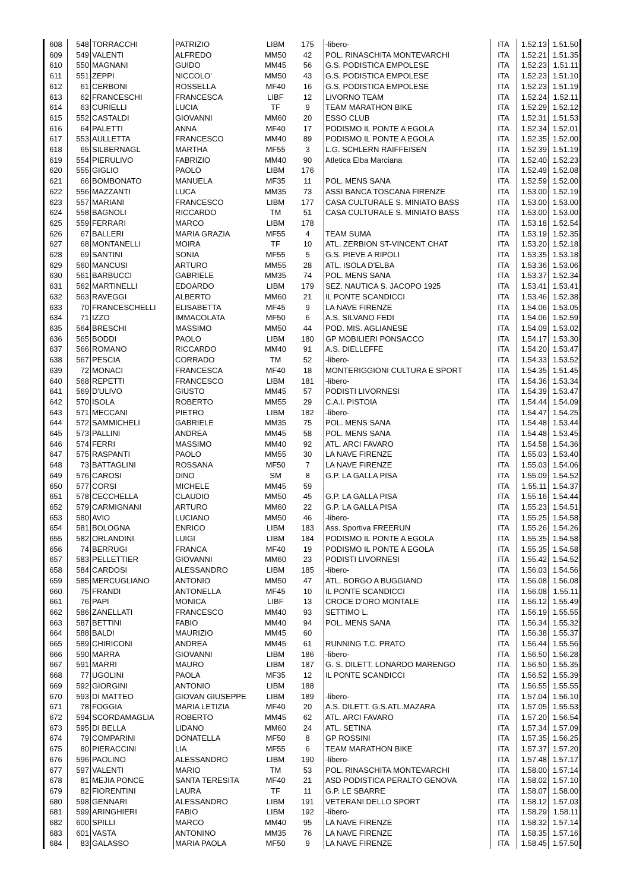| 608 | 548 | TORRACCHI | PATRIZIO | LIBM | 175 | -libero- | ITA | 1.52.13 | 1.51.50 |
| 609 | 549 | VALENTI | ALFREDO | MM50 | 42 | POL. RINASCHITA MONTEVARCHI | ITA | 1.52.21 | 1.51.35 |
| 610 | 550 | MAGNANI | GUIDO | MM45 | 56 | G.S. PODISTICA EMPOLESE | ITA | 1.52.23 | 1.51.11 |
| 611 | 551 | ZEPPI | NICCOLO' | MM50 | 43 | G.S. PODISTICA EMPOLESE | ITA | 1.52.23 | 1.51.10 |
| 612 | 61 | CERBONI | ROSSELLA | MF40 | 16 | G.S. PODISTICA EMPOLESE | ITA | 1.52.23 | 1.51.19 |
| 613 | 62 | FRANCESCHI | FRANCESCA | LIBF | 12 | LIVORNO TEAM | ITA | 1.52.24 | 1.52.11 |
| 614 | 63 | CURIELLI | LUCIA | TF | 9 | TEAM MARATHON BIKE | ITA | 1.52.29 | 1.52.12 |
| 615 | 552 | CASTALDI | GIOVANNI | MM60 | 20 | ESSO CLUB | ITA | 1.52.31 | 1.51.53 |
| 616 | 64 | PALETTI | ANNA | MF40 | 17 | PODISMO IL PONTE A EGOLA | ITA | 1.52.34 | 1.52.01 |
| 617 | 553 | AULLETTA | FRANCESCO | MM40 | 89 | PODISMO IL PONTE A EGOLA | ITA | 1.52.35 | 1.52.00 |
| 618 | 65 | SILBERNAGL | MARTHA | MF55 | 3 | L.G. SCHLERN RAIFFEISEN | ITA | 1.52.39 | 1.51.19 |
| 619 | 554 | PIERULIVO | FABRIZIO | MM40 | 90 | Atletica Elba Marciana | ITA | 1.52.40 | 1.52.23 |
| 620 | 555 | GIGLIO | PAOLO | LIBM | 176 | | ITA | 1.52.49 | 1.52.08 |
| 621 | 66 | BOMBONATO | MANUELA | MF35 | 11 | POL. MENS SANA | ITA | 1.52.59 | 1.52.00 |
| 622 | 556 | MAZZANTI | LUCA | MM35 | 73 | ASSI BANCA TOSCANA FIRENZE | ITA | 1.53.00 | 1.52.19 |
| 623 | 557 | MARIANI | FRANCESCO | LIBM | 177 | CASA CULTURALE S. MINIATO BASS | ITA | 1.53.00 | 1.53.00 |
| 624 | 558 | BAGNOLI | RICCARDO | TM | 51 | CASA CULTURALE S. MINIATO BASS | ITA | 1.53.00 | 1.53.00 |
| 625 | 559 | FERRARI | MARCO | LIBM | 178 | | ITA | 1.53.18 | 1.52.54 |
| 626 | 67 | BALLERI | MARIA GRAZIA | MF55 | 4 | TEAM SUMA | ITA | 1.53.19 | 1.52.35 |
| 627 | 68 | MONTANELLI | MOIRA | TF | 10 | ATL. ZERBION ST-VINCENT CHAT | ITA | 1.53.20 | 1.52.18 |
| 628 | 69 | SANTINI | SONIA | MF55 | 5 | G.S. PIEVE A RIPOLI | ITA | 1.53.35 | 1.53.18 |
| 629 | 560 | MANCUSI | ARTURO | MM55 | 28 | ATL. ISOLA D'ELBA | ITA | 1.53.36 | 1.53.06 |
| 630 | 561 | BARBUCCI | GABRIELE | MM35 | 74 | POL. MENS SANA | ITA | 1.53.37 | 1.52.34 |
| 631 | 562 | MARTINELLI | EDOARDO | LIBM | 179 | SEZ. NAUTICA S. JACOPO 1925 | ITA | 1.53.41 | 1.53.41 |
| 632 | 563 | RAVEGGI | ALBERTO | MM60 | 21 | IL PONTE SCANDICCI | ITA | 1.53.46 | 1.52.38 |
| 633 | 70 | FRANCESCHELLI | ELISABETTA | MF45 | 9 | LA NAVE FIRENZE | ITA | 1.54.06 | 1.53.05 |
| 634 | 71 | IZZO | IMMACOLATA | MF50 | 6 | A.S. SILVANO FEDI | ITA | 1.54.06 | 1.52.59 |
| 635 | 564 | BRESCHI | MASSIMO | MM50 | 44 | POD. MIS. AGLIANESE | ITA | 1.54.09 | 1.53.02 |
| 636 | 565 | BODDI | PAOLO | LIBM | 180 | GP MOBILIERI PONSACCO | ITA | 1.54.17 | 1.53.30 |
| 637 | 566 | ROMANO | RICCARDO | MM40 | 91 | A.S. DIELLEFFE | ITA | 1.54.20 | 1.53.47 |
| 638 | 567 | PESCIA | CORRADO | TM | 52 | -libero- | ITA | 1.54.33 | 1.53.52 |
| 639 | 72 | MONACI | FRANCESCA | MF40 | 18 | MONTERIGGIONI CULTURA E SPORT | ITA | 1.54.35 | 1.51.45 |
| 640 | 568 | REPETTI | FRANCESCO | LIBM | 181 | -libero- | ITA | 1.54.36 | 1.53.34 |
| 641 | 569 | D'ULIVO | GIUSTO | MM45 | 57 | PODISTI LIVORNESI | ITA | 1.54.39 | 1.53.47 |
| 642 | 570 | ISOLA | ROBERTO | MM55 | 29 | C.A.I. PISTOIA | ITA | 1.54.44 | 1.54.09 |
| 643 | 571 | MECCANI | PIETRO | LIBM | 182 | -libero- | ITA | 1.54.47 | 1.54.25 |
| 644 | 572 | SAMMICHELI | GABRIELE | MM35 | 75 | POL. MENS SANA | ITA | 1.54.48 | 1.53.44 |
| 645 | 573 | PALLINI | ANDREA | MM45 | 58 | POL. MENS SANA | ITA | 1.54.48 | 1.53.45 |
| 646 | 574 | FERRI | MASSIMO | MM40 | 92 | ATL. ARCI FAVARO | ITA | 1.54.58 | 1.54.36 |
| 647 | 575 | RASPANTI | PAOLO | MM55 | 30 | LA NAVE FIRENZE | ITA | 1.55.03 | 1.53.40 |
| 648 | 73 | BATTAGLINI | ROSSANA | MF50 | 7 | LA NAVE FIRENZE | ITA | 1.55.03 | 1.54.06 |
| 649 | 576 | CAROSI | DINO | SM | 8 | G.P. LA GALLA PISA | ITA | 1.55.09 | 1.54.52 |
| 650 | 577 | CORSI | MICHELE | MM45 | 59 | | ITA | 1.55.11 | 1.54.37 |
| 651 | 578 | CECCHELLA | CLAUDIO | MM50 | 45 | G.P. LA GALLA PISA | ITA | 1.55.16 | 1.54.44 |
| 652 | 579 | CARMIGNANI | ARTURO | MM60 | 22 | G.P. LA GALLA PISA | ITA | 1.55.23 | 1.54.51 |
| 653 | 580 | AVIO | LUCIANO | MM50 | 46 | -libero- | ITA | 1.55.25 | 1.54.58 |
| 654 | 581 | BOLOGNA | ENRICO | LIBM | 183 | Ass. Sportiva FREERUN | ITA | 1.55.26 | 1.54.26 |
| 655 | 582 | ORLANDINI | LUIGI | LIBM | 184 | PODISMO IL PONTE A EGOLA | ITA | 1.55.35 | 1.54.58 |
| 656 | 74 | BERRUGI | FRANCA | MF40 | 19 | PODISMO IL PONTE A EGOLA | ITA | 1.55.35 | 1.54.58 |
| 657 | 583 | PELLETTIER | GIOVANNI | MM60 | 23 | PODISTI LIVORNESI | ITA | 1.55.42 | 1.54.52 |
| 658 | 584 | CARDOSI | ALESSANDRO | LIBM | 185 | -libero- | ITA | 1.56.03 | 1.54.56 |
| 659 | 585 | MERCUGLIANO | ANTONIO | MM50 | 47 | ATL. BORGO A BUGGIANO | ITA | 1.56.08 | 1.56.08 |
| 660 | 75 | FRANDI | ANTONELLA | MF45 | 10 | IL PONTE SCANDICCI | ITA | 1.56.08 | 1.55.11 |
| 661 | 76 | PAPI | MONICA | LIBF | 13 | CROCE D'ORO MONTALE | ITA | 1.56.12 | 1.55.49 |
| 662 | 586 | ZANELLATI | FRANCESCO | MM40 | 93 | SETTIMO L. | ITA | 1.56.19 | 1.55.55 |
| 663 | 587 | BETTINI | FABIO | MM40 | 94 | POL. MENS SANA | ITA | 1.56.34 | 1.55.32 |
| 664 | 588 | BALDI | MAURIZIO | MM45 | 60 | | ITA | 1.56.38 | 1.55.37 |
| 665 | 589 | CHIRICONI | ANDREA | MM45 | 61 | RUNNING T.C. PRATO | ITA | 1.56.44 | 1.55.56 |
| 666 | 590 | MARRA | GIOVANNI | LIBM | 186 | -libero- | ITA | 1.56.50 | 1.56.28 |
| 667 | 591 | MARRI | MAURO | LIBM | 187 | G. S. DILETT. LONARDO MARENGO | ITA | 1.56.50 | 1.55.35 |
| 668 | 77 | UGOLINI | PAOLA | MF35 | 12 | IL PONTE SCANDICCI | ITA | 1.56.52 | 1.55.39 |
| 669 | 592 | GIORGINI | ANTONIO | LIBM | 188 | | ITA | 1.56.55 | 1.55.55 |
| 670 | 593 | DI MATTEO | GIOVAN GIUSEPPE | LIBM | 189 | -libero- | ITA | 1.57.04 | 1.56.10 |
| 671 | 78 | FOGGIA | MARIA LETIZIA | MF40 | 20 | A.S. DILETT. G.S.ATL.MAZARA | ITA | 1.57.05 | 1.55.53 |
| 672 | 594 | SCORDAMAGLIA | ROBERTO | MM45 | 62 | ATL. ARCI FAVARO | ITA | 1.57.20 | 1.56.54 |
| 673 | 595 | DI BELLA | LIDANO | MM60 | 24 | ATL. SETINA | ITA | 1.57.34 | 1.57.09 |
| 674 | 79 | COMPARINI | DONATELLA | MF50 | 8 | GP ROSSINI | ITA | 1.57.35 | 1.56.25 |
| 675 | 80 | PIERACCINI | LIA | MF55 | 6 | TEAM MARATHON BIKE | ITA | 1.57.37 | 1.57.20 |
| 676 | 596 | PAOLINO | ALESSANDRO | LIBM | 190 | -libero- | ITA | 1.57.48 | 1.57.17 |
| 677 | 597 | VALENTI | MARIO | TM | 53 | POL. RINASCHITA MONTEVARCHI | ITA | 1.58.00 | 1.57.14 |
| 678 | 81 | MEJIA PONCE | SANTA TERESITA | MF40 | 21 | ASD PODISTICA PERALTO GENOVA | ITA | 1.58.02 | 1.57.10 |
| 679 | 82 | FIORENTINI | LAURA | TF | 11 | G.P. LE SBARRE | ITA | 1.58.07 | 1.58.00 |
| 680 | 598 | GENNARI | ALESSANDRO | LIBM | 191 | VETERANI DELLO SPORT | ITA | 1.58.12 | 1.57.03 |
| 681 | 599 | ARINGHIERI | FABIO | LIBM | 192 | -libero- | ITA | 1.58.29 | 1.58.11 |
| 682 | 600 | SPILLI | MARCO | MM40 | 95 | LA NAVE FIRENZE | ITA | 1.58.32 | 1.57.14 |
| 683 | 601 | VASTA | ANTONINO | MM35 | 76 | LA NAVE FIRENZE | ITA | 1.58.35 | 1.57.16 |
| 684 | 83 | GALASSO | MARIA PAOLA | MF50 | 9 | LA NAVE FIRENZE | ITA | 1.58.45 | 1.57.50 |